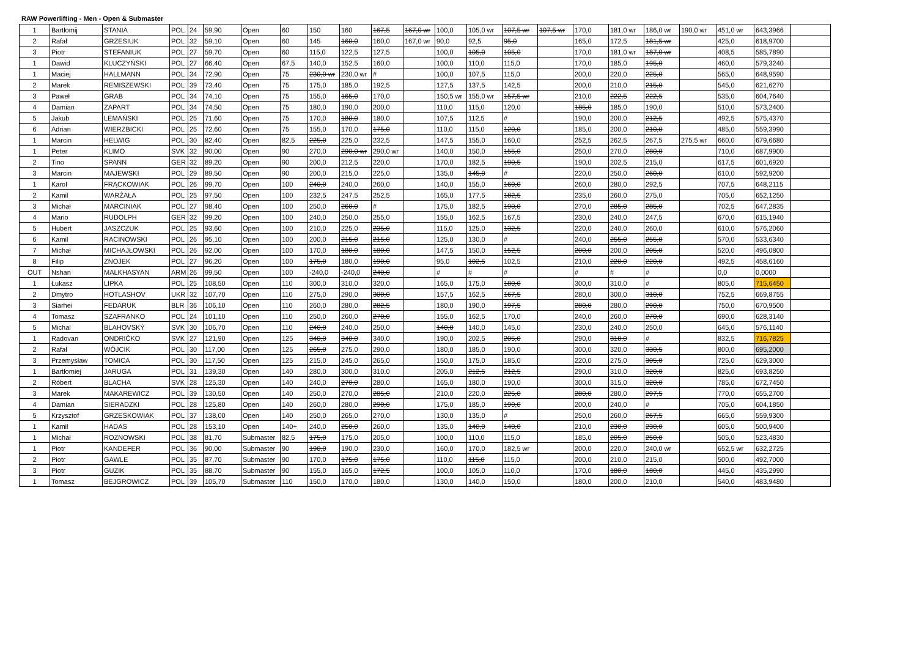RAW Powerlifting - Men - Open & Submaster
| 1 | Bartłomij | STANIA | POL | 24 | 59,90 | Open | 60 | 150 | 160 | 167,5 | 167,0 wr | 100,0 | 105,0 wr | 107,5 wr | 107,5 wr | 170,0 | 181,0 wr | 186,0 wr | 190,0 wr | 451,0 wr | 643,3966 | |
| 2 | Rafał | GRZESIUK | POL | 32 | 59,10 | Open | 60 | 145 | 160,0 | 160,0 | 167,0 wr | 90,0 | 92,5 | 95,0 | | 165,0 | 172,5 | 181,5 wr | | 425,0 | 618,9700 | |
| 3 | Piotr | STEFANIUK | POL | 27 | 59,70 | Open | 60 | 115,0 | 122,5 | 127,5 | | 100,0 | 105,0 | 105,0 | | 170,0 | 181,0 wr | 187,0 wr | | 408,5 | 585,7890 | |
| 1 | Dawid | KLUCZYŃSKI | POL | 27 | 66,40 | Open | 67,5 | 140,0 | 152,5 | 160,0 | | 100,0 | 110,0 | 115,0 | | 170,0 | 185,0 | 195,0 | | 460,0 | 579,3240 | |
| 1 | Maciej | HALLMANN | POL | 34 | 72,90 | Open | 75 | 230,0 wr | 230,0 wr | # | | 100,0 | 107,5 | 115,0 | | 200,0 | 220,0 | 225,0 | | 565,0 | 648,9590 | |
| 2 | Marek | REMISZEWSKI | POL | 39 | 73,40 | Open | 75 | 175,0 | 185,0 | 192,5 | | 127,5 | 137,5 | 142,5 | | 200,0 | 210,0 | 215,0 | | 545,0 | 621,6270 | |
| 3 | Paweł | GRAB | POL | 34 | 74,10 | Open | 75 | 155,0 | 165,0 | 170,0 | | 150,5 wr | 155,0 wr | 157,5 wr | | 210,0 | 222,5 | 222,5 | | 535,0 | 604,7640 | |
| 4 | Damian | ZAPART | POL | 34 | 74,50 | Open | 75 | 180,0 | 190,0 | 200,0 | | 110,0 | 115,0 | 120,0 | | 185,0 | 185,0 | 190,0 | | 510,0 | 573,2400 | |
| 5 | Jakub | LEMAŃSKI | POL | 25 | 71,60 | Open | 75 | 170,0 | 180,0 | 180,0 | | 107,5 | 112,5 | # | | 190,0 | 200,0 | 212,5 | | 492,5 | 575,4370 | |
| 6 | Adrian | WIERZBICKI | POL | 25 | 72,60 | Open | 75 | 155,0 | 170,0 | 175,0 | | 110,0 | 115,0 | 120,0 | | 185,0 | 200,0 | 210,0 | | 485,0 | 559,3990 | |
| 1 | Marcin | HELWIG | POL | 30 | 82,40 | Open | 82,5 | 225,0 | 225,0 | 232,5 | | 147,5 | 155,0 | 160,0 | | 252,5 | 262,5 | 267,5 | 275,5 wr | 660,0 | 679,6680 | |
| 1 | Peter | KLIMO | SVK | 32 | 90,00 | Open | 90 | 270,0 | 290,0 wr | 290,0 wr | | 140,0 | 150,0 | 155,0 | | 250,0 | 270,0 | 280,0 | | 710,0 | 687,9900 | |
| 2 | Tino | SPANN | GER | 32 | 89,20 | Open | 90 | 200,0 | 212,5 | 220,0 | | 170,0 | 182,5 | 190,5 | | 190,0 | 202,5 | 215,0 | | 617,5 | 601,6920 | |
| 3 | Marcin | MAJEWSKI | POL | 29 | 89,50 | Open | 90 | 200,0 | 215,0 | 225,0 | | 135,0 | 145,0 | # | | 220,0 | 250,0 | 260,0 | | 610,0 | 592,9200 | |
| 1 | Karol | FRĄCKOWIAK | POL | 26 | 99,70 | Open | 100 | 240,0 | 240,0 | 260,0 | | 140,0 | 155,0 | 160,0 | | 260,0 | 280,0 | 292,5 | | 707,5 | 648,2115 | |
| 2 | Kamil | WARŻAŁA | POL | 25 | 97,50 | Open | 100 | 232,5 | 247,5 | 252,5 | | 165,0 | 177,5 | 182,5 | | 235,0 | 260,0 | 275,0 | | 705,0 | 652,1250 | |
| 3 | Michał | MARCINIAK | POL | 27 | 98,40 | Open | 100 | 250,0 | 260,0 | # | | 175,0 | 182,5 | 190,0 | | 270,0 | 285,0 | 285,0 | | 702,5 | 647,2835 | |
| 4 | Mario | RUDOLPH | GER | 32 | 99,20 | Open | 100 | 240,0 | 250,0 | 255,0 | | 155,0 | 162,5 | 167,5 | | 230,0 | 240,0 | 247,5 | | 670,0 | 615,1940 | |
| 5 | Hubert | JASZCZUK | POL | 25 | 93,60 | Open | 100 | 210,0 | 225,0 | 235,0 | | 115,0 | 125,0 | 132,5 | | 220,0 | 240,0 | 260,0 | | 610,0 | 576,2060 | |
| 6 | Kamil | RACINOWSKI | POL | 26 | 95,10 | Open | 100 | 200,0 | 215,0 | 215,0 | | 125,0 | 130,0 | # | | 240,0 | 255,0 | 255,0 | | 570,0 | 533,6340 | |
| 7 | Michał | MICHAJŁOWSKI | POL | 26 | 92,00 | Open | 100 | 170,0 | 180,0 | 180,0 | | 147,5 | 150,0 | 152,5 | | 200,0 | 200,0 | 205,0 | | 520,0 | 496,0800 | |
| 8 | Filip | ZNOJEK | POL | 27 | 96,20 | Open | 100 | 175,0 | 180,0 | 190,0 | | 95,0 | 102,5 | 102,5 | | 210,0 | 220,0 | 220,0 | | 492,5 | 458,6160 | |
| OUT | Nshan | MALKHASYAN | ARM | 26 | 99,50 | Open | 100 | -240,0 | -240,0 | 240,0 | | # | # | # | | # | # | # | | 0,0 | 0,0000 | |
| 1 | Łukasz | LIPKA | POL | 25 | 108,50 | Open | 110 | 300,0 | 310,0 | 320,0 | | 165,0 | 175,0 | 180,0 | | 300,0 | 310,0 | # | | 805,0 | 715,6450 | |
| 2 | Dmytro | HOTLASHOV | UKR | 32 | 107,70 | Open | 110 | 275,0 | 290,0 | 300,0 | | 157,5 | 162,5 | 167,5 | | 280,0 | 300,0 | 310,0 | | 752,5 | 669,8755 | |
| 3 | Siarhei | FEDARUK | BLR | 36 | 106,10 | Open | 110 | 260,0 | 280,0 | 282,5 | | 180,0 | 190,0 | 197,5 | | 280,0 | 280,0 | 290,0 | | 750,0 | 670,9500 | |
| 4 | Tomasz | SZAFRANKO | POL | 24 | 101,10 | Open | 110 | 250,0 | 260,0 | 270,0 | | 155,0 | 162,5 | 170,0 | | 240,0 | 260,0 | 270,0 | | 690,0 | 628,3140 | |
| 5 | Michal | BLAHOVSKÝ | SVK | 30 | 106,70 | Open | 110 | 240,0 | 240,0 | 250,0 | | 140,0 | 140,0 | 145,0 | | 230,0 | 240,0 | 250,0 | | 645,0 | 576,1140 | |
| 1 | Radovan | ONDRIČKO | SVK | 27 | 121,90 | Open | 125 | 340,0 | 340,0 | 340,0 | | 190,0 | 202,5 | 205,0 | | 290,0 | 310,0 | # | | 832,5 | 716,7825 | |
| 2 | Rafał | WÓJCIK | POL | 30 | 117,00 | Open | 125 | 265,0 | 275,0 | 290,0 | | 180,0 | 185,0 | 190,0 | | 300,0 | 320,0 | 330,5 | | 800,0 | 695,2000 | |
| 3 | Przemysław | TOMICA | POL | 30 | 117,50 | Open | 125 | 215,0 | 245,0 | 265,0 | | 150,0 | 175,0 | 185,0 | | 220,0 | 275,0 | 305,0 | | 725,0 | 629,3000 | |
| 1 | Bartłomiej | JARUGA | POL | 31 | 139,30 | Open | 140 | 280,0 | 300,0 | 310,0 | | 205,0 | 212,5 | 212,5 | | 290,0 | 310,0 | 320,0 | | 825,0 | 693,8250 | |
| 2 | Róbert | BLACHA | SVK | 28 | 125,30 | Open | 140 | 240,0 | 270,0 | 280,0 | | 165,0 | 180,0 | 190,0 | | 300,0 | 315,0 | 320,0 | | 785,0 | 672,7450 | |
| 3 | Marek | MAKAREWICZ | POL | 39 | 130,50 | Open | 140 | 250,0 | 270,0 | 285,0 | | 210,0 | 220,0 | 225,0 | | 280,0 | 280,0 | 297,5 | | 770,0 | 655,2700 | |
| 4 | Damian | SIERADZKI | POL | 28 | 125,80 | Open | 140 | 260,0 | 280,0 | 290,0 | | 175,0 | 185,0 | 190,0 | | 200,0 | 240,0 | # | | 705,0 | 604,1850 | |
| 5 | Krzysztof | GRZEŚKOWIAK | POL | 37 | 138,00 | Open | 140 | 250,0 | 265,0 | 270,0 | | 130,0 | 135,0 | # | | 250,0 | 260,0 | 267,5 | | 665,0 | 559,9300 | |
| 1 | Kamil | HADAS | POL | 28 | 153,10 | Open | 140+ | 240,0 | 250,0 | 260,0 | | 135,0 | 140,0 | 140,0 | | 210,0 | 230,0 | 230,0 | | 605,0 | 500,9400 | |
| 1 | Michał | ROZNOWSKI | POL | 38 | 81,70 | Submaster | 82,5 | 175,0 | 175,0 | 205,0 | | 100,0 | 110,0 | 115,0 | | 185,0 | 205,0 | 250,0 | | 505,0 | 523,4830 | |
| 1 | Piotr | KANDEFER | POL | 36 | 90,00 | Submaster | 90 | 190,0 | 190,0 | 230,0 | | 160,0 | 170,0 | 182,5 wr | | 200,0 | 220,0 | 240,0 wr | | 652,5 wr | 632,2725 | |
| 2 | Piotr | GAWLE | POL | 35 | 87,70 | Submaster | 90 | 170,0 | 175,0 | 175,0 | | 110,0 | 115,0 | 115,0 | | 200,0 | 210,0 | 215,0 | | 500,0 | 492,7000 | |
| 3 | Piotr | GUZIK | POL | 35 | 88,70 | Submaster | 90 | 155,0 | 165,0 | 172,5 | | 100,0 | 105,0 | 110,0 | | 170,0 | 180,0 | 180,0 | | 445,0 | 435,2990 | |
| 1 | Tomasz | BEJGROWICZ | POL | 39 | 105,70 | Submaster | 110 | 150,0 | 170,0 | 180,0 | | 130,0 | 140,0 | 150,0 | | 180,0 | 200,0 | 210,0 | | 540,0 | 483,9480 | |